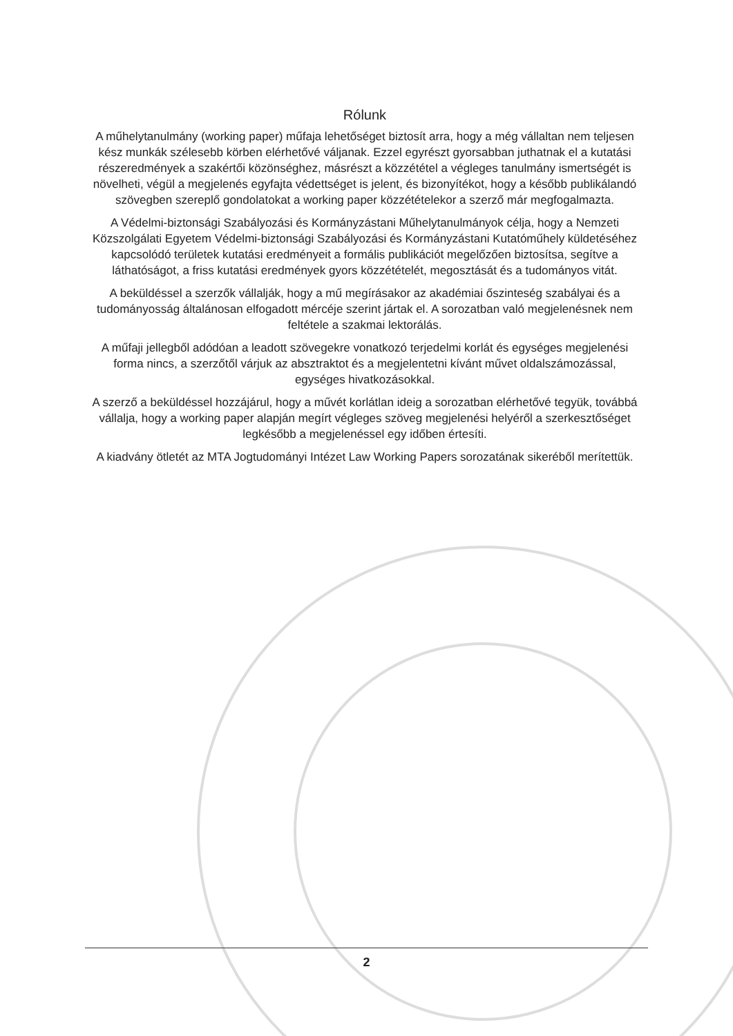Rólunk
A műhelytanulmány (working paper) műfaja lehetőséget biztosít arra, hogy a még vállaltan nem teljesen kész munkák szélesebb körben elérhetővé váljanak. Ezzel egyrészt gyorsabban juthatnak el a kutatási részeredmények a szakértői közönséghez, másrészt a közzététel a végleges tanulmány ismertségét is növelheti, végül a megjelenés egyfajta védettséget is jelent, és bizonyítékot, hogy a később publikálandó szövegben szereplő gondolatokat a working paper közzétételekor a szerző már megfogalmazta.
A Védelmi-biztonsági Szabályozási és Kormányzástani Műhelytanulmányok célja, hogy a Nemzeti Közszolgálati Egyetem Védelmi-biztonsági Szabályozási és Kormányzástani Kutatóműhely küldetéséhez kapcsolódó területek kutatási eredményeit a formális publikációt megelőzően biztosítsa, segítve a láthatóságot, a friss kutatási eredmények gyors közzétételét, megosztását és a tudományos vitát.
A beküldéssel a szerzők vállalják, hogy a mű megírásakor az akadémiai őszinteség szabályai és a tudományosság általánosan elfogadott mércéje szerint jártak el. A sorozatban való megjelenésnek nem feltétele a szakmai lektorálás.
A műfaji jellegből adódóan a leadott szövegekre vonatkozó terjedelmi korlát és egységes megjelenési forma nincs, a szerzőtől várjuk az absztraktot és a megjelentetni kívánt művet oldalszámozással, egységes hivatkozásokkal.
A szerző a beküldéssel hozzájárul, hogy a művét korlátlan ideig a sorozatban elérhetővé tegyük, továbbá vállalja, hogy a working paper alapján megírt végleges szöveg megjelenési helyéről a szerkesztőséget legkésőbb a megjelenéssel egy időben értesíti.
A kiadvány ötletét az MTA Jogtudományi Intézet Law Working Papers sorozatának sikeréből merítettük.
2